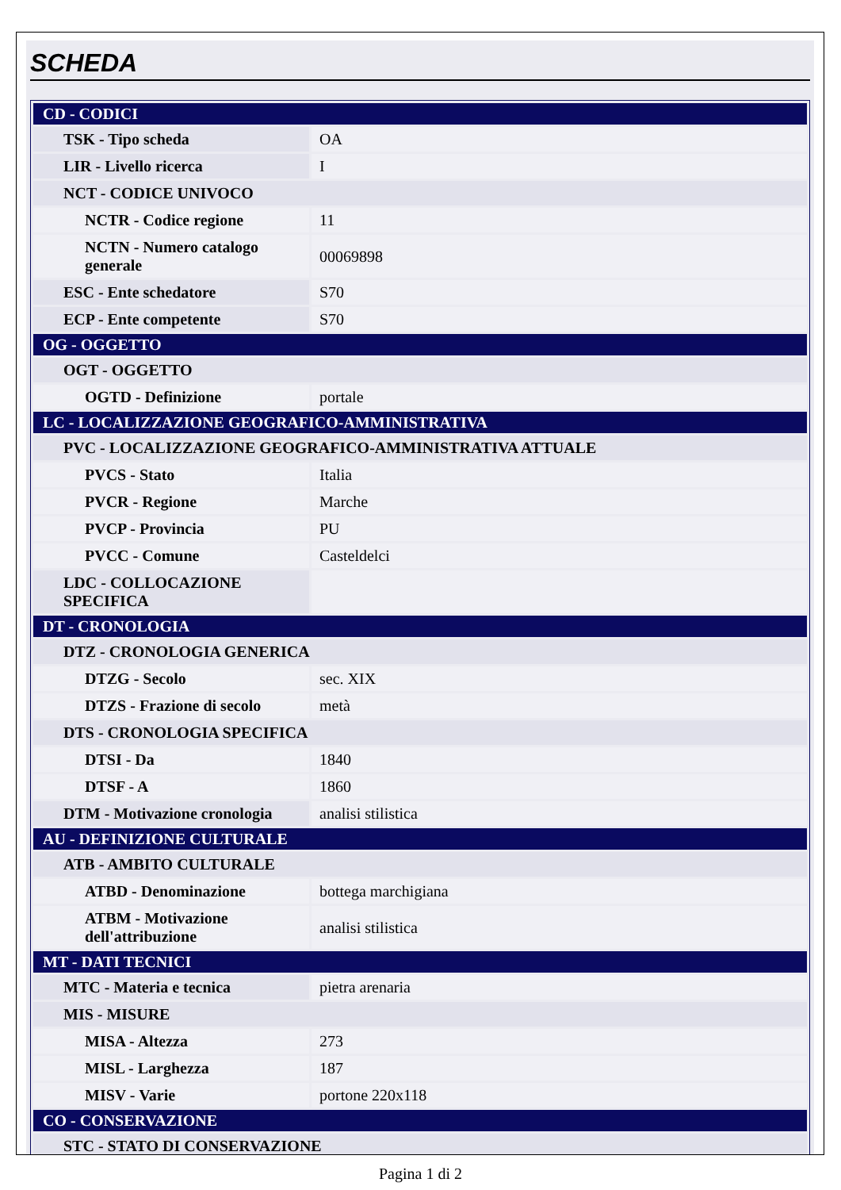SCHEDA
| CD - CODICI | |
| TSK - Tipo scheda | OA |
| LIR - Livello ricerca | I |
| NCT - CODICE UNIVOCO | |
| NCTR - Codice regione | 11 |
| NCTN - Numero catalogo generale | 00069898 |
| ESC - Ente schedatore | S70 |
| ECP - Ente competente | S70 |
| OG - OGGETTO | |
| OGT - OGGETTO | |
| OGTD - Definizione | portale |
| LC - LOCALIZZAZIONE GEOGRAFICO-AMMINISTRATIVA | |
| PVC - LOCALIZZAZIONE GEOGRAFICO-AMMINISTRATIVA ATTUALE | |
| PVCS - Stato | Italia |
| PVCR - Regione | Marche |
| PVCP - Provincia | PU |
| PVCC - Comune | Casteldelci |
| LDC - COLLOCAZIONE SPECIFICA | |
| DT - CRONOLOGIA | |
| DTZ - CRONOLOGIA GENERICA | |
| DTZG - Secolo | sec. XIX |
| DTZS - Frazione di secolo | metà |
| DTS - CRONOLOGIA SPECIFICA | |
| DTSI - Da | 1840 |
| DTSF - A | 1860 |
| DTM - Motivazione cronologia | analisi stilistica |
| AU - DEFINIZIONE CULTURALE | |
| ATB - AMBITO CULTURALE | |
| ATBD - Denominazione | bottega marchigiana |
| ATBM - Motivazione dell'attribuzione | analisi stilistica |
| MT - DATI TECNICI | |
| MTC - Materia e tecnica | pietra arenaria |
| MIS - MISURE | |
| MISA - Altezza | 273 |
| MISL - Larghezza | 187 |
| MISV - Varie | portone 220x118 |
| CO - CONSERVAZIONE | |
| STC - STATO DI CONSERVAZIONE | |
Pagina 1 di 2